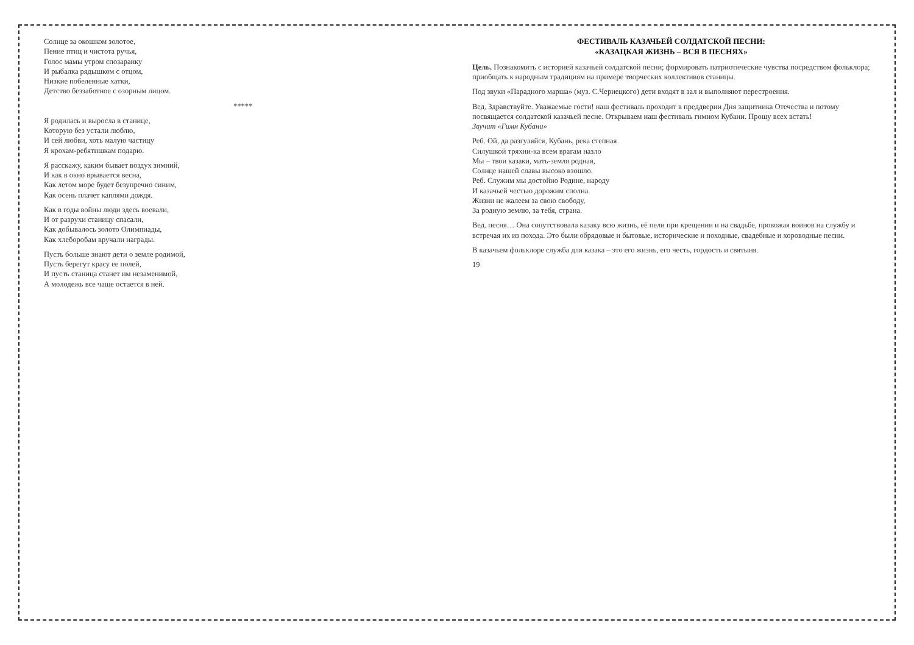Солнце за окошком золотое,
Пение птиц и чистота ручья,
Голос мамы утром спозаранку
И рыбалка рядышком с отцом,
Низкие побеленные хатки,
Детство беззаботное с озорным лицом.
*****
Я родилась и выросла в станице,
Которую без устали люблю,
И сей любви, хоть малую частицу
Я крохам-ребятишкам подарю.
Я расскажу, каким бывает воздух зимний,
И как в окно врывается весна,
Как летом море будет безупречно синим,
Как осень плачет каплями дождя.
Как в годы войны люди здесь воевали,
И от разрухи станицу спасали,
Как добывалось золото Олимпиады,
Как хлеборобам вручали награды.
Пусть больше знают дети о земле родимой,
Пусть берегут красу ее полей,
И пусть станица станет им незаменимой,
А молодежь все чаще остается в ней.
ФЕСТИВАЛЬ КАЗАЧЬЕЙ СОЛДАТСКОЙ ПЕСНИ:
«КАЗАЦКАЯ ЖИЗНЬ – ВСЯ В ПЕСНЯХ»
Цель. Познакомить с историей казачьей солдатской песни; формировать патриотические чувства посредством фольклора; приобщать к народным традициям на примере творческих коллективов станицы.
Под звуки «Парадного марша» (муз. С.Чернецкого) дети входят в зал и выполняют перестроения.
Вед. Здравствуйте. Уважаемые гости! наш фестиваль проходит в преддверии Дня защитника Отечества и потому посвящается солдатской казачьей песне. Открываем наш фестиваль гимном Кубани. Прошу всех встать!
Звучит «Гимн Кубани»
Реб. Ой, да разгуляйся, Кубань, река степная
Силушкой тряхни-ка всем врагам назло
Мы – твои казаки, мать-земля родная,
Солнце нашей славы высоко взошло.
Реб. Служим мы достойно Родине, народу
И казачьей честью дорожим сполна.
Жизни не жалеем за свою свободу,
За родную землю, за тебя, страна.
Вед. песня… Она сопутствовала казаку всю жизнь, её пели при крещении и на свадьбе, провожая воинов на службу и встречая их из похода. Это были обрядовые и бытовые, исторические и походные, свадебные и хороводные песни.
В казачьем фольклоре служба для казака – это его жизнь, его честь, гордость и святыня.
19